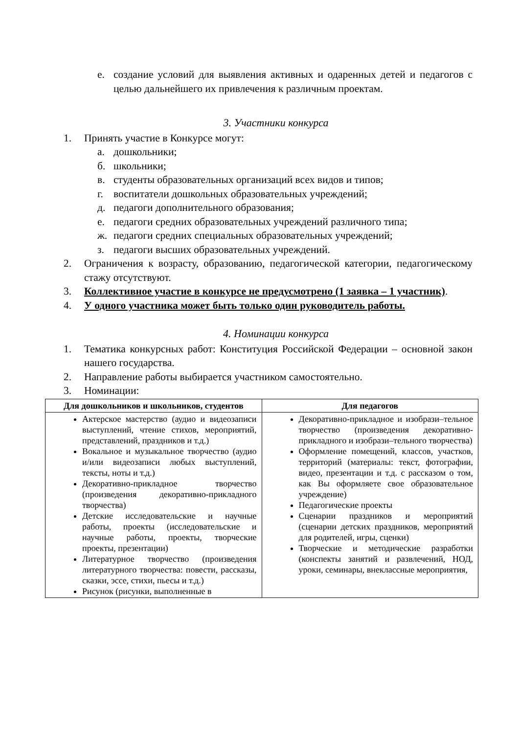е. создание условий для выявления активных и одаренных детей и педагогов с целью дальнейшего их привлечения к различным проектам.
3. Участники конкурса
1. Принять участие в Конкурсе могут:
а. дошкольники;
б. школьники;
в. студенты образовательных организаций всех видов и типов;
г. воспитатели дошкольных образовательных учреждений;
д. педагоги дополнительного образования;
е. педагоги средних образовательных учреждений различного типа;
ж. педагоги средних специальных образовательных учреждений;
з. педагоги высших образовательных учреждений.
2. Ограничения к возрасту, образованию, педагогической категории, педагогическому стажу отсутствуют.
3. Коллективное участие в конкурсе не предусмотрено (1 заявка – 1 участник).
4. У одного участника может быть только один руководитель работы.
4. Номинации конкурса
1. Тематика конкурсных работ: Конституция Российской Федерации – основной закон нашего государства.
2. Направление работы выбирается участником самостоятельно.
3. Номинации:
| Для дошкольников и школьников, студентов | Для педагогов |
| --- | --- |
| Актерское мастерство (аудио и видеозаписи выступлений, чтение стихов, мероприятий, представлений, праздников и т.д.) Вокальное и музыкальное творчество (аудио и/или видеозаписи любых выступлений, тексты, ноты и т.д.) Декоративно-прикладное творчество (произведения декоративно-прикладного творчества) Детские исследовательские и научные работы, проекты (исследовательские и научные работы, проекты, творческие проекты, презентации) Литературное творчество (произведения литературного творчества: повести, рассказы, сказки, эссе, стихи, пьесы и т.д.) Рисунок (рисунки, выполненные в | Декоративно-прикладное и изобрази–тельное творчество (произведения декоративно-прикладного и изобрази–тельного творчества) Оформление помещений, классов, участков, территорий (материалы: текст, фотографии, видео, презентации и т.д. с рассказом о том, как Вы оформляете свое образовательное учреждение) Педагогические проекты Сценарии праздников и мероприятий (сценарии детских праздников, мероприятий для родителей, игры, сценки) Творческие и методические разработки (конспекты занятий и развлечений, НОД, уроки, семинары, внеклассные мероприятия, |